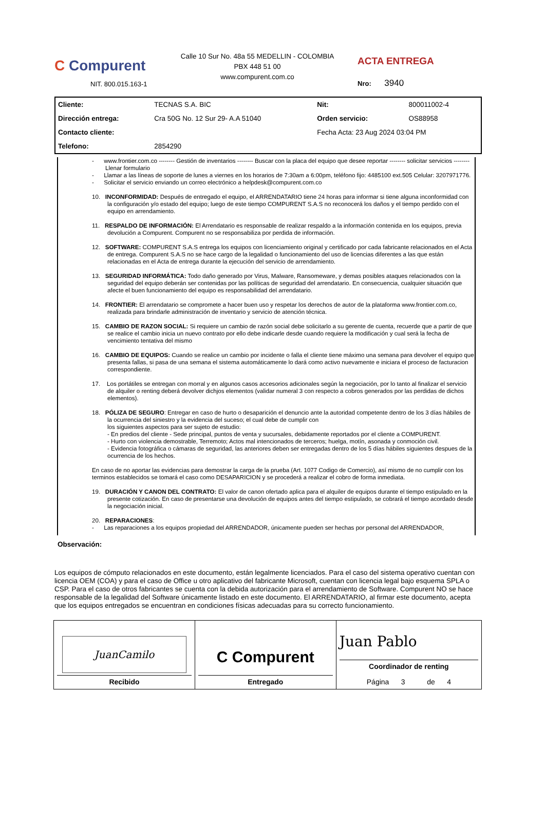C Compurent
NIT. 800.015.163-1
Calle 10 Sur No. 48a 55 MEDELLIN - COLOMBIA
PBX 448 51 00
www.compurent.com.co
ACTA ENTREGA
Nro: 3940
| Cliente: | TECNAS S.A. BIC | Nit: | 800011002-4 |
| Dirección entrega: | Cra 50G No. 12 Sur 29- A.A 51040 | Orden servicio: | OS88958 |
| Contacto cliente: | | Fecha Acta: 23 Aug 2024 03:04 PM | |
| Telefono: | 2854290 | | |
- www.frontier.com.co -------- Gestión de inventarios -------- Buscar con la placa del equipo que desee reportar -------- solicitar servicios -------- Llenar formulario
- Llamar a las líneas de soporte de lunes a viernes en los horarios de 7:30am a 6:00pm, teléfono fijo: 4485100 ext.505 Celular: 3207971776.
- Solicitar el servicio enviando un correo electrónico a helpdesk@compurent.com.co
10. INCONFORMIDAD: Después de entregado el equipo, el ARRENDATARIO tiene 24 horas para informar si tiene alguna inconformidad con la configuración y/o estado del equipo; luego de este tiempo COMPURENT S.A.S no reconocerá los daños y el tiempo perdido con el equipo en arrendamiento.
11. RESPALDO DE INFORMACIÓN: El Arrendatario es responsable de realizar respaldo a la información contenida en los equipos, previa devolución a Compurent. Compurent no se responsabiliza por perdida de información.
12. SOFTWARE: COMPURENT S.A.S entrega los equipos con licenciamiento original y certificado por cada fabricante relacionados en el Acta de entrega. Compurent S.A.S no se hace cargo de la legalidad o funcionamiento del uso de licencias diferentes a las que están relacionadas en el Acta de entrega durante la ejecución del servicio de arrendamiento.
13. SEGURIDAD INFORMÁTICA: Todo daño generado por Virus, Malware, Ransomeware, y demas posibles ataques relacionados con la seguridad del equipo deberán ser contenidas por las políticas de seguridad del arrendatario. En consecuencia, cualquier situación que afecte el buen funcionamiento del equipo es responsabilidad del arrendatario.
14. FRONTIER: El arrendatario se compromete a hacer buen uso y respetar los derechos de autor de la plataforma www.frontier.com.co, realizada para brindarle administración de inventario y servicio de atención técnica.
15. CAMBIO DE RAZON SOCIAL: Si requiere un cambio de razón social debe solicitarlo a su gerente de cuenta, recuerde que a partir de que se realice el cambio inicia un nuevo contrato por ello debe indicarle desde cuando requiere la modificación y cual será la fecha de vencimiento tentativa del mismo
16. CAMBIO DE EQUIPOS: Cuando se realice un cambio por incidente o falla el cliente tiene máximo una semana para devolver el equipo que presenta fallas, si pasa de una semana el sistema automáticamente lo dará como activo nuevamente e iniciara el proceso de facturacion correspondiente.
17. Los portátiles se entregan con morral y en algunos casos accesorios adicionales según la negociación, por lo tanto al finalizar el servicio de alquiler o renting deberá devolver dichjos elementos (validar numeral 3 con respecto a cobros generados por las perdidas de dichos elementos).
18. PÓLIZA DE SEGURO: Entregar en caso de hurto o desaparición el denuncio ante la autoridad competente dentro de los 3 días hábiles de la ocurrencia del siniestro y la evidencia del suceso; el cual debe de cumplir con
los siguientes aspectos para ser sujeto de estudio:
- En predios del cliente - Sede principal, puntos de venta y sucursales, debidamente reportados por el cliente a COMPURENT.
- Hurto con violencia demostrable, Terremoto; Actos mal intencionados de terceros; huelga, motín, asonada y conmoción civil.
- Evidencia fotográfica o cámaras de seguridad, las anteriores deben ser entregadas dentro de los 5 días hábiles siguientes despues de la ocurrencia de los hechos.
En caso de no aportar las evidencias para demostrar la carga de la prueba (Art. 1077 Codigo de Comercio), así mismo de no cumplir con los terminos establecidos se tomará el caso como DESAPARICION y se procederá a realizar el cobro de forma inmediata.
19. DURACIÓN Y CANON DEL CONTRATO: El valor de canon ofertado aplica para el alquiler de equipos durante el tiempo estipulado en la presente cotización. En caso de presentarse una devolución de equipos antes del tiempo estipulado, se cobrará el tiempo acordado desde la negociación inicial.
20. REPARACIONES:
- Las reparaciones a los equipos propiedad del ARRENDADOR, únicamente pueden ser hechas por personal del ARRENDADOR,
Observación:
Los equipos de cómputo relacionados en este documento, están legalmente licenciados. Para el caso del sistema operativo cuentan con licencia OEM (COA) y para el caso de Office u otro aplicativo del fabricante Microsoft, cuentan con licencia legal bajo esquema SPLA o CSP. Para el caso de otros fabricantes se cuenta con la debida autorización para el arrendamiento de Software. Compurent NO se hace responsable de la legalidad del Software únicamente listado en este documento. El ARRENDATARIO, al firmar este documento, acepta que los equipos entregados se encuentran en condiciones físicas adecuadas para su correcto funcionamiento.
| JuanCamilo Recibido | C Compurent Entregado | Juan Pablo Coordinador de renting Página 3 de 4 |